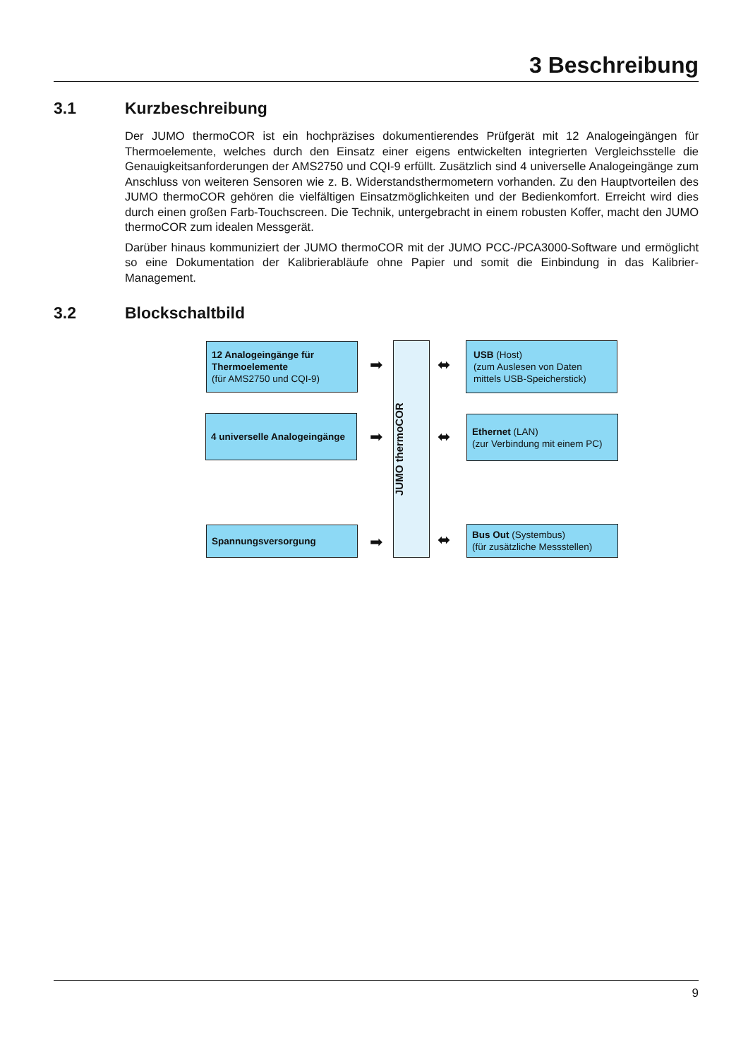3 Beschreibung
3.1 Kurzbeschreibung
Der JUMO thermoCOR ist ein hochpräzises dokumentierendes Prüfgerät mit 12 Analogeingängen für Thermoelemente, welches durch den Einsatz einer eigens entwickelten integrierten Vergleichsstelle die Genauigkeitsanforderungen der AMS2750 und CQI-9 erfüllt. Zusätzlich sind 4 universelle Analogeingänge zum Anschluss von weiteren Sensoren wie z. B. Widerstandsthermometern vorhanden. Zu den Hauptvorteilen des JUMO thermoCOR gehören die vielfältigen Einsatzmöglichkeiten und der Bedienkomfort. Erreicht wird dies durch einen großen Farb-Touchscreen. Die Technik, untergebracht in einem robusten Koffer, macht den JUMO thermoCOR zum idealen Messgerät.
Darüber hinaus kommuniziert der JUMO thermoCOR mit der JUMO PCC-/PCA3000-Software und ermöglicht so eine Dokumentation der Kalibrierabläufe ohne Papier und somit die Einbindung in das Kalibrier-Management.
3.2 Blockschaltbild
12 Analogeingänge für Thermoelemente
(für AMS2750 und CQI-9)
4 universelle Analogeingänge
Spannungsversorgung
➡
➡
➡
JUMO thermoCOR
⬌
⬌
⬌
USB (Host)
(zum Auslesen von Daten mittels USB-Speicherstick)
Ethernet (LAN)
(zur Verbindung mit einem PC)
Bus Out (Systembus)
(für zusätzliche Messstellen)
9